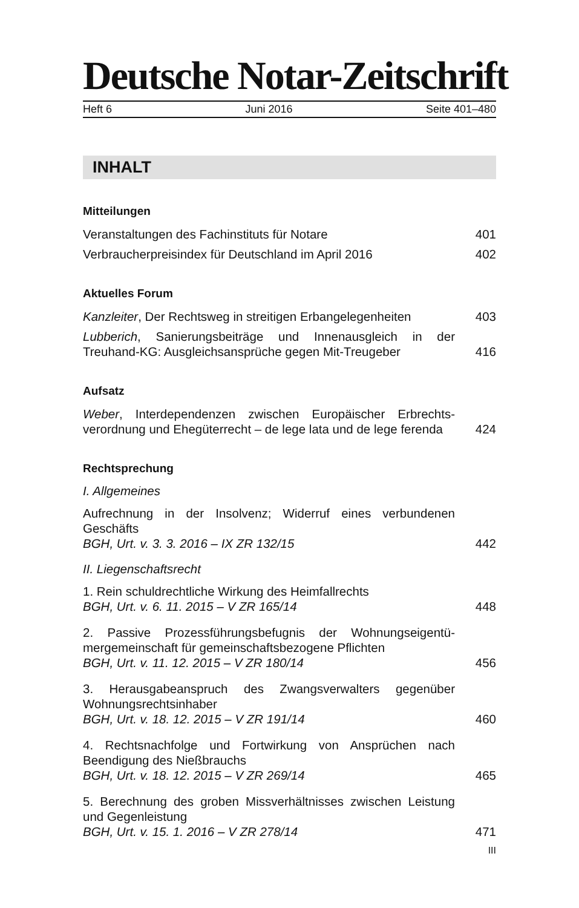Deutsche Notar-Zeitschrift
Heft 6 Juni 2016 Seite 401–480
INHALT
Mitteilungen
Veranstaltungen des Fachinstituts für Notare 401
Verbraucherpreisindex für Deutschland im April 2016 402
Aktuelles Forum
Kanzleiter, Der Rechtsweg in streitigen Erbangelegenheiten 403
Lubberich, Sanierungsbeiträge und Innenausgleich in der Treuhand-KG: Ausgleichsansprüche gegen Mit-Treugeber 416
Aufsatz
Weber, Interdependenzen zwischen Europäischer Erbrechts­verordnung und Ehegüterrecht – de lege lata und de lege ferenda 424
Rechtsprechung
I. Allgemeines
Aufrechnung in der Insolvenz; Widerruf eines verbundenen Geschäfts
BGH, Urt. v. 3. 3. 2016 – IX ZR 132/15 442
II. Liegenschaftsrecht
1. Rein schuldrechtliche Wirkung des Heimfallrechts
BGH, Urt. v. 6. 11. 2015 – V ZR 165/14 448
2. Passive Prozessführungsbefugnis der Wohnungseigentü­mergemeinschaft für gemeinschaftsbezogene Pflichten
BGH, Urt. v. 11. 12. 2015 – V ZR 180/14 456
3. Herausgabeanspruch des Zwangsverwalters gegenüber Wohnungsrechtsinhaber
BGH, Urt. v. 18. 12. 2015 – V ZR 191/14 460
4. Rechtsnachfolge und Fortwirkung von Ansprüchen nach Beendigung des Nießbrauchs
BGH, Urt. v. 18. 12. 2015 – V ZR 269/14 465
5. Berechnung des groben Missverhältnisses zwischen Leis­tung und Gegenleistung
BGH, Urt. v. 15. 1. 2016 – V ZR 278/14 471
III